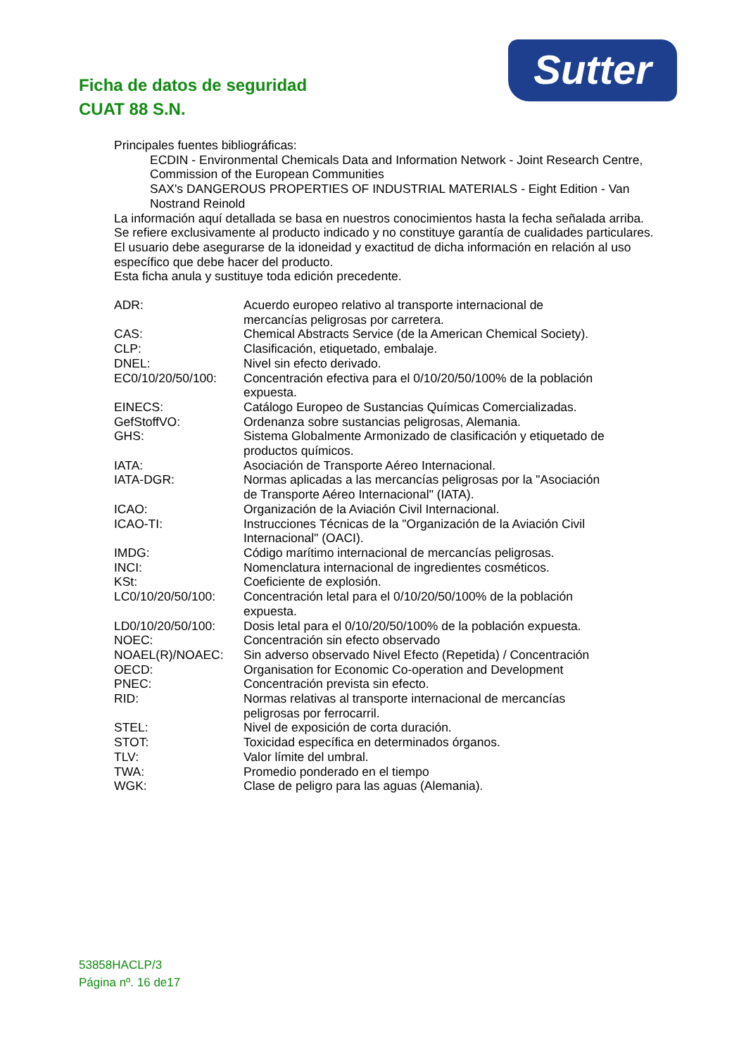Ficha de datos de seguridad
CUAT 88 S.N.
Sutter
Principales fuentes bibliográficas:
ECDIN - Environmental Chemicals Data and Information Network - Joint Research Centre, Commission of the European Communities
SAX's DANGEROUS PROPERTIES OF INDUSTRIAL MATERIALS - Eight Edition - Van Nostrand Reinold
La información aquí detallada se basa en nuestros conocimientos hasta la fecha señalada arriba.
Se refiere exclusivamente al producto indicado y no constituye garantía de cualidades particulares.
El usuario debe asegurarse de la idoneidad y exactitud de dicha información en relación al uso específico que debe hacer del producto.
Esta ficha anula y sustituye toda edición precedente.
| ADR: | Acuerdo europeo relativo al transporte internacional de mercancías peligrosas por carretera. |
| CAS: | Chemical Abstracts Service (de la American Chemical Society). |
| CLP: | Clasificación, etiquetado, embalaje. |
| DNEL: | Nivel sin efecto derivado. |
| EC0/10/20/50/100: | Concentración efectiva para el 0/10/20/50/100% de la población expuesta. |
| EINECS: | Catálogo Europeo de Sustancias Químicas Comercializadas. |
| GefStoffVO: | Ordenanza sobre sustancias peligrosas, Alemania. |
| GHS: | Sistema Globalmente Armonizado de clasificación y etiquetado de productos químicos. |
| IATA: | Asociación de Transporte Aéreo Internacional. |
| IATA-DGR: | Normas aplicadas a las mercancías peligrosas por la "Asociación de Transporte Aéreo Internacional" (IATA). |
| ICAO: | Organización de la Aviación Civil Internacional. |
| ICAO-TI: | Instrucciones Técnicas de la "Organización de la Aviación Civil Internacional" (OACI). |
| IMDG: | Código marítimo internacional de mercancías peligrosas. |
| INCI: | Nomenclatura internacional de ingredientes cosméticos. |
| KSt: | Coeficiente de explosión. |
| LC0/10/20/50/100: | Concentración letal para el 0/10/20/50/100% de la población expuesta. |
| LD0/10/20/50/100: | Dosis letal para el 0/10/20/50/100% de la población expuesta. |
| NOEC: | Concentración sin efecto observado |
| NOAEL(R)/NOAEC: | Sin adverso observado Nivel Efecto (Repetida) / Concentración |
| OECD: | Organisation for Economic Co-operation and Development |
| PNEC: | Concentración prevista sin efecto. |
| RID: | Normas relativas al transporte internacional de mercancías peligrosas por ferrocarril. |
| STEL: | Nivel de exposición de corta duración. |
| STOT: | Toxicidad específica en determinados órganos. |
| TLV: | Valor límite del umbral. |
| TWA: | Promedio ponderado en el tiempo |
| WGK: | Clase de peligro para las aguas (Alemania). |
53858HACLP/3
Página nº. 16 de17